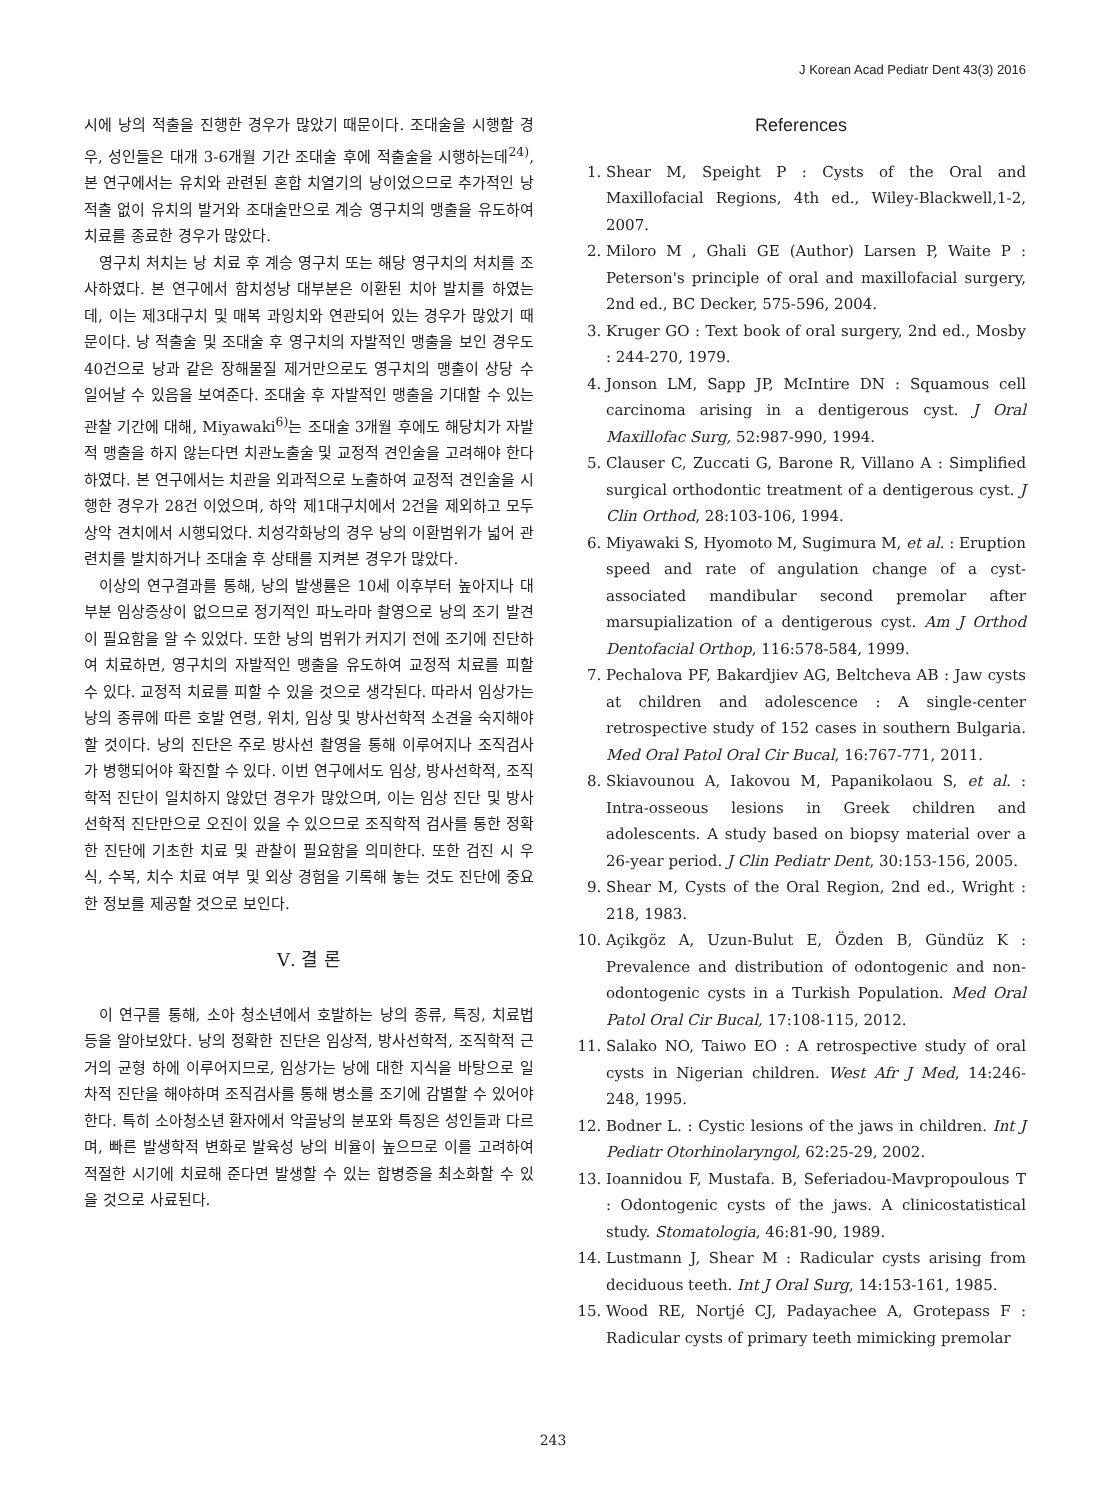J Korean Acad Pediatr Dent 43(3) 2016
시에 낭의 적출을 진행한 경우가 많았기 때문이다. 조대술을 시행할 경우, 성인들은 대개 3-6개월 기간 조대술 후에 적출술을 시행하는데<sup>24)</sup>, 본 연구에서는 유치와 관련된 혼합 치열기의 낭이었으므로 추가적인 낭 적출 없이 유치의 발거와 조대술만으로 계승 영구치의 맹출을 유도하여 치료를 종료한 경우가 많았다.
영구치 처치는 낭 치료 후 계승 영구치 또는 해당 영구치의 처치를 조사하였다. 본 연구에서 함치성낭 대부분은 이환된 치아 발치를 하였는데, 이는 제3대구치 및 매복 과잉치와 연관되어 있는 경우가 많았기 때문이다. 낭 적출술 및 조대술 후 영구치의 자발적인 맹출을 보인 경우도 40건으로 낭과 같은 장해물질 제거만으로도 영구치의 맹출이 상당 수 일어날 수 있음을 보여준다. 조대술 후 자발적인 맹출을 기대할 수 있는 관찰 기간에 대해, Miyawaki<sup>6)</sup>는 조대술 3개월 후에도 해당치가 자발적 맹출을 하지 않는다면 치관노출술 및 교정적 견인술을 고려해야 한다 하였다. 본 연구에서는 치관을 외과적으로 노출하여 교정적 견인술을 시행한 경우가 28건 이었으며, 하악 제1대구치에서 2건을 제외하고 모두 상악 견치에서 시행되었다. 치성각화낭의 경우 낭의 이환범위가 넓어 관련치를 발치하거나 조대술 후 상태를 지켜본 경우가 많았다.
이상의 연구결과를 통해, 낭의 발생률은 10세 이후부터 높아지나 대부분 임상증상이 없으므로 정기적인 파노라마 촬영으로 낭의 조기 발견이 필요함을 알 수 있었다. 또한 낭의 범위가 커지기 전에 조기에 진단하여 치료하면, 영구치의 자발적인 맹출을 유도하여 교정적 치료를 피할 수 있다. 교정적 치료를 피할 수 있을 것으로 생각된다. 따라서 임상가는 낭의 종류에 따른 호발 연령, 위치, 임상 및 방사선학적 소견을 숙지해야 할 것이다. 낭의 진단은 주로 방사선 촬영을 통해 이루어지나 조직검사가 병행되어야 확진할 수 있다. 이번 연구에서도 임상, 방사선학적, 조직학적 진단이 일치하지 않았던 경우가 많았으며, 이는 임상 진단 및 방사선학적 진단만으로 오진이 있을 수 있으므로 조직학적 검사를 통한 정확한 진단에 기초한 치료 및 관찰이 필요함을 의미한다. 또한 검진 시 우식, 수복, 치수 치료 여부 및 외상 경험을 기록해 놓는 것도 진단에 중요한 정보를 제공할 것으로 보인다.
Ⅴ. 결 론
이 연구를 통해, 소아 청소년에서 호발하는 낭의 종류, 특징, 치료법 등을 알아보았다. 낭의 정확한 진단은 임상적, 방사선학적, 조직학적 근거의 균형 하에 이루어지므로, 임상가는 낭에 대한 지식을 바탕으로 일차적 진단을 해야하며 조직검사를 통해 병소를 조기에 감별할 수 있어야 한다. 특히 소아청소년 환자에서 악골낭의 분포와 특징은 성인들과 다르며, 빠른 발생학적 변화로 발육성 낭의 비율이 높으므로 이를 고려하여 적절한 시기에 치료해 준다면 발생할 수 있는 합병증을 최소화할 수 있을 것으로 사료된다.
References
1. Shear M, Speight P : Cysts of the Oral and Maxillofacial Regions, 4th ed., Wiley-Blackwell,1-2, 2007.
2. Miloro M , Ghali GE (Author) Larsen P, Waite P : Peterson's principle of oral and maxillofacial surgery, 2nd ed., BC Decker, 575-596, 2004.
3. Kruger GO : Text book of oral surgery, 2nd ed., Mosby : 244-270, 1979.
4. Jonson LM, Sapp JP, McIntire DN : Squamous cell carcinoma arising in a dentigerous cyst. J Oral Maxillofac Surg, 52:987-990, 1994.
5. Clauser C, Zuccati G, Barone R, Villano A : Simplified surgical orthodontic treatment of a dentigerous cyst. J Clin Orthod, 28:103-106, 1994.
6. Miyawaki S, Hyomoto M, Sugimura M, et al. : Eruption speed and rate of angulation change of a cyst-associated mandibular second premolar after marsupialization of a dentigerous cyst. Am J Orthod Dentofacial Orthop, 116:578-584, 1999.
7. Pechalova PF, Bakardjiev AG, Beltcheva AB : Jaw cysts at children and adolescence : A single-center retrospective study of 152 cases in southern Bulgaria. Med Oral Patol Oral Cir Bucal, 16:767-771, 2011.
8. Skiavounou A, Iakovou M, Papanikolaou S, et al. : Intra-osseous lesions in Greek children and adolescents. A study based on biopsy material over a 26-year period. J Clin Pediatr Dent, 30:153-156, 2005.
9. Shear M, Cysts of the Oral Region, 2nd ed., Wright : 218, 1983.
10. Açikgöz A, Uzun-Bulut E, Özden B, Gündüz K : Prevalence and distribution of odontogenic and non-odontogenic cysts in a Turkish Population. Med Oral Patol Oral Cir Bucal, 17:108-115, 2012.
11. Salako NO, Taiwo EO : A retrospective study of oral cysts in Nigerian children. West Afr J Med, 14:246-248, 1995.
12. Bodner L. : Cystic lesions of the jaws in children. Int J Pediatr Otorhinolaryngol, 62:25-29, 2002.
13. Ioannidou F, Mustafa. B, Seferiadou-Mavpropoulous T : Odontogenic cysts of the jaws. A clinicostatistical study. Stomatologia, 46:81-90, 1989.
14. Lustmann J, Shear M : Radicular cysts arising from deciduous teeth. Int J Oral Surg, 14:153-161, 1985.
15. Wood RE, Nortjé CJ, Padayachee A, Grotepass F : Radicular cysts of primary teeth mimicking premolar
243